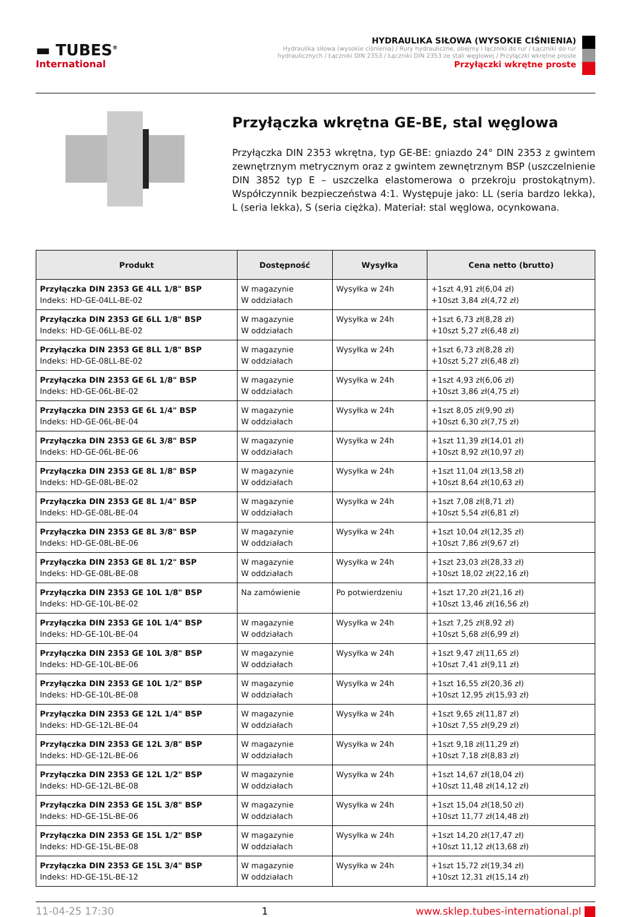▬ TUBES<sup>®</sup>
International
HYDRAULIKA SIŁOWA (WYSOKIE CIŚNIENIA)
Hydraulika siłowa (wysokie ciśnienia) / Rury hydrauliczne, obejmy i łączniki do rur / Łączniki do rur
hydraulicznych / Łączniki DIN 2353 / Łączniki DIN 2353 ze stali węglowej / Przyłączki wkrętne proste
Przyłączki wkrętne proste
Przyłączka wkrętna GE-BE, stal węglowa
Przyłączka DIN 2353 wkrętna, typ GE-BE: gniazdo 24° DIN 2353 z gwintem zewnętrznym metrycznym oraz z gwintem zewnętrznym BSP (uszczelnienie DIN 3852 typ E – uszczelka elastomerowa o przekroju prostokątnym). Współczynnik bezpieczeństwa 4:1. Występuje jako: LL (seria bardzo lekka), L (seria lekka), S (seria ciężka). Materiał: stal węglowa, ocynkowana.
| Produkt | Dostępność | Wysyłka | Cena netto (brutto) |
| --- | --- | --- | --- |
| Przyłączka DIN 2353 GE 4LL 1/8" BSP Indeks: HD-GE-04LL-BE-02 | W magazynie W oddziałach | Wysyłka w 24h | +1szt 4,91 zł(6,04 zł) +10szt 3,84 zł(4,72 zł) |
| Przyłączka DIN 2353 GE 6LL 1/8" BSP Indeks: HD-GE-06LL-BE-02 | W magazynie W oddziałach | Wysyłka w 24h | +1szt 6,73 zł(8,28 zł) +10szt 5,27 zł(6,48 zł) |
| Przyłączka DIN 2353 GE 8LL 1/8" BSP Indeks: HD-GE-08LL-BE-02 | W magazynie W oddziałach | Wysyłka w 24h | +1szt 6,73 zł(8,28 zł) +10szt 5,27 zł(6,48 zł) |
| Przyłączka DIN 2353 GE 6L 1/8" BSP Indeks: HD-GE-06L-BE-02 | W magazynie W oddziałach | Wysyłka w 24h | +1szt 4,93 zł(6,06 zł) +10szt 3,86 zł(4,75 zł) |
| Przyłączka DIN 2353 GE 6L 1/4" BSP Indeks: HD-GE-06L-BE-04 | W magazynie W oddziałach | Wysyłka w 24h | +1szt 8,05 zł(9,90 zł) +10szt 6,30 zł(7,75 zł) |
| Przyłączka DIN 2353 GE 6L 3/8" BSP Indeks: HD-GE-06L-BE-06 | W magazynie W oddziałach | Wysyłka w 24h | +1szt 11,39 zł(14,01 zł) +10szt 8,92 zł(10,97 zł) |
| Przyłączka DIN 2353 GE 8L 1/8" BSP Indeks: HD-GE-08L-BE-02 | W magazynie W oddziałach | Wysyłka w 24h | +1szt 11,04 zł(13,58 zł) +10szt 8,64 zł(10,63 zł) |
| Przyłączka DIN 2353 GE 8L 1/4" BSP Indeks: HD-GE-08L-BE-04 | W magazynie W oddziałach | Wysyłka w 24h | +1szt 7,08 zł(8,71 zł) +10szt 5,54 zł(6,81 zł) |
| Przyłączka DIN 2353 GE 8L 3/8" BSP Indeks: HD-GE-08L-BE-06 | W magazynie W oddziałach | Wysyłka w 24h | +1szt 10,04 zł(12,35 zł) +10szt 7,86 zł(9,67 zł) |
| Przyłączka DIN 2353 GE 8L 1/2" BSP Indeks: HD-GE-08L-BE-08 | W magazynie W oddziałach | Wysyłka w 24h | +1szt 23,03 zł(28,33 zł) +10szt 18,02 zł(22,16 zł) |
| Przyłączka DIN 2353 GE 10L 1/8" BSP Indeks: HD-GE-10L-BE-02 | Na zamówienie | Po potwierdzeniu | +1szt 17,20 zł(21,16 zł) +10szt 13,46 zł(16,56 zł) |
| Przyłączka DIN 2353 GE 10L 1/4" BSP Indeks: HD-GE-10L-BE-04 | W magazynie W oddziałach | Wysyłka w 24h | +1szt 7,25 zł(8,92 zł) +10szt 5,68 zł(6,99 zł) |
| Przyłączka DIN 2353 GE 10L 3/8" BSP Indeks: HD-GE-10L-BE-06 | W magazynie W oddziałach | Wysyłka w 24h | +1szt 9,47 zł(11,65 zł) +10szt 7,41 zł(9,11 zł) |
| Przyłączka DIN 2353 GE 10L 1/2" BSP Indeks: HD-GE-10L-BE-08 | W magazynie W oddziałach | Wysyłka w 24h | +1szt 16,55 zł(20,36 zł) +10szt 12,95 zł(15,93 zł) |
| Przyłączka DIN 2353 GE 12L 1/4" BSP Indeks: HD-GE-12L-BE-04 | W magazynie W oddziałach | Wysyłka w 24h | +1szt 9,65 zł(11,87 zł) +10szt 7,55 zł(9,29 zł) |
| Przyłączka DIN 2353 GE 12L 3/8" BSP Indeks: HD-GE-12L-BE-06 | W magazynie W oddziałach | Wysyłka w 24h | +1szt 9,18 zł(11,29 zł) +10szt 7,18 zł(8,83 zł) |
| Przyłączka DIN 2353 GE 12L 1/2" BSP Indeks: HD-GE-12L-BE-08 | W magazynie W oddziałach | Wysyłka w 24h | +1szt 14,67 zł(18,04 zł) +10szt 11,48 zł(14,12 zł) |
| Przyłączka DIN 2353 GE 15L 3/8" BSP Indeks: HD-GE-15L-BE-06 | W magazynie W oddziałach | Wysyłka w 24h | +1szt 15,04 zł(18,50 zł) +10szt 11,77 zł(14,48 zł) |
| Przyłączka DIN 2353 GE 15L 1/2" BSP Indeks: HD-GE-15L-BE-08 | W magazynie W oddziałach | Wysyłka w 24h | +1szt 14,20 zł(17,47 zł) +10szt 11,12 zł(13,68 zł) |
| Przyłączka DIN 2353 GE 15L 3/4" BSP Indeks: HD-GE-15L-BE-12 | W magazynie W oddziałach | Wysyłka w 24h | +1szt 15,72 zł(19,34 zł) +10szt 12,31 zł(15,14 zł) |
11-04-25 17:30 1 www.sklep.tubes-international.pl